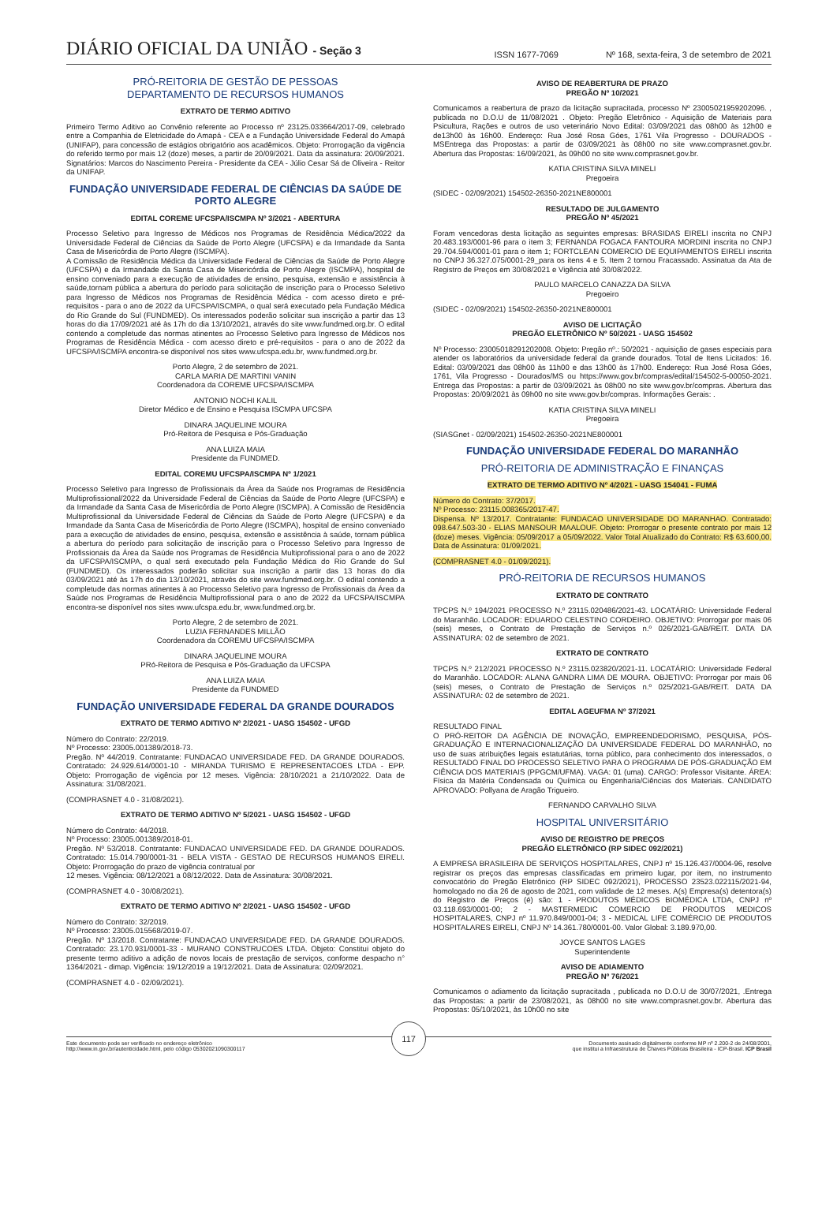DIÁRIO OFICIAL DA UNIÃO - Seção 3
ISSN 1677-7069 Nº 168, sexta-feira, 3 de setembro de 2021
PRÓ-REITORIA DE GESTÃO DE PESSOAS
DEPARTAMENTO DE RECURSOS HUMANOS
EXTRATO DE TERMO ADITIVO
Primeiro Termo Aditivo ao Convênio referente ao Processo nº 23125.033664/2017-09, celebrado entre a Companhia de Eletricidade do Amapá - CEA e a Fundação Universidade Federal do Amapá (UNIFAP), para concessão de estágios obrigatório aos acadêmicos. Objeto: Prorrogação da vigência do referido termo por mais 12 (doze) meses, a partir de 20/09/2021. Data da assinatura: 20/09/2021. Signatários: Marcos do Nascimento Pereira - Presidente da CEA - Júlio Cesar Sá de Oliveira - Reitor da UNIFAP.
FUNDAÇÃO UNIVERSIDADE FEDERAL DE CIÊNCIAS DA SAÚDE DE PORTO ALEGRE
EDITAL COREME UFCSPA/ISCMPA Nº 3/2021 - ABERTURA
Processo Seletivo para Ingresso de Médicos nos Programas de Residência Médica/2022 da Universidade Federal de Ciências da Saúde de Porto Alegre (UFCSPA) e da Irmandade da Santa Casa de Misericórdia de Porto Alegre (ISCMPA).
A Comissão de Residência Médica da Universidade Federal de Ciências da Saúde de Porto Alegre (UFCSPA) e da Irmandade da Santa Casa de Misericórdia de Porto Alegre (ISCMPA), hospital de ensino conveniado para a execução de atividades de ensino, pesquisa, extensão e assistência à saúde,tornam pública a abertura do período para solicitação de inscrição para o Processo Seletivo para Ingresso de Médicos nos Programas de Residência Médica - com acesso direto e pré-requisitos - para o ano de 2022 da UFCSPA/ISCMPA, o qual será executado pela Fundação Médica do Rio Grande do Sul (FUNDMED). Os interessados poderão solicitar sua inscrição a partir das 13 horas do dia 17/09/2021 até às 17h do dia 13/10/2021, através do site www.fundmed.org.br. O edital contendo a completude das normas atinentes ao Processo Seletivo para Ingresso de Médicos nos Programas de Residência Médica - com acesso direto e pré-requisitos - para o ano de 2022 da UFCSPA/ISCMPA encontra-se disponível nos sites www.ufcspa.edu.br, www.fundmed.org.br.
Porto Alegre, 2 de setembro de 2021.
CARLA MARIA DE MARTINI VANIN
Coordenadora da COREME UFCSPA/ISCMPA
ANTONIO NOCHI KALIL
Diretor Médico e de Ensino e Pesquisa ISCMPA UFCSPA
DINARA JAQUELINE MOURA
Pró-Reitora de Pesquisa e Pós-Graduação
ANA LUIZA MAIA
Presidente da FUNDMED.
EDITAL COREMU UFCSPA/ISCMPA Nº 1/2021
Processo Seletivo para Ingresso de Profissionais da Área da Saúde nos Programas de Residência Multiprofissional/2022 da Universidade Federal de Ciências da Saúde de Porto Alegre (UFCSPA) e da Irmandade da Santa Casa de Misericórdia de Porto Alegre (ISCMPA). A Comissão de Residência Multiprofissional da Universidade Federal de Ciências da Saúde de Porto Alegre (UFCSPA) e da Irmandade da Santa Casa de Misericórdia de Porto Alegre (ISCMPA), hospital de ensino conveniado para a execução de atividades de ensino, pesquisa, extensão e assistência à saúde, tornam pública a abertura do período para solicitação de inscrição para o Processo Seletivo para Ingresso de Profissionais da Área da Saúde nos Programas de Residência Multiprofissional para o ano de 2022 da UFCSPA/ISCMPA, o qual será executado pela Fundação Médica do Rio Grande do Sul (FUNDMED). Os interessados poderão solicitar sua inscrição a partir das 13 horas do dia 03/09/2021 até às 17h do dia 13/10/2021, através do site www.fundmed.org.br. O edital contendo a completude das normas atinentes à ao Processo Seletivo para Ingresso de Profissionais da Área da Saúde nos Programas de Residência Multiprofissional para o ano de 2022 da UFCSPA/ISCMPA encontra-se disponível nos sites www.ufcspa.edu.br, www.fundmed.org.br.
Porto Alegre, 2 de setembro de 2021.
LUZIA FERNANDES MILLÃO
Coordenadora da COREMU UFCSPA/ISCMPA
DINARA JAQUELINE MOURA
PRó-Reitora de Pesquisa e Pós-Graduação da UFCSPA
ANA LUIZA MAIA
Presidente da FUNDMED
FUNDAÇÃO UNIVERSIDADE FEDERAL DA GRANDE DOURADOS
EXTRATO DE TERMO ADITIVO Nº 2/2021 - UASG 154502 - UFGD
Número do Contrato: 22/2019.
Nº Processo: 23005.001389/2018-73.
Pregão. Nº 44/2019. Contratante: FUNDACAO UNIVERSIDADE FED. DA GRANDE DOURADOS. Contratado: 24.929.614/0001-10 - MIRANDA TURISMO E REPRESENTACOES LTDA - EPP. Objeto: Prorrogação de vigência por 12 meses. Vigência: 28/10/2021 a 21/10/2022. Data de Assinatura: 31/08/2021.
(COMPRASNET 4.0 - 31/08/2021).
EXTRATO DE TERMO ADITIVO Nº 5/2021 - UASG 154502 - UFGD
Número do Contrato: 44/2018.
Nº Processo: 23005.001389/2018-01.
Pregão. Nº 53/2018. Contratante: FUNDACAO UNIVERSIDADE FED. DA GRANDE DOURADOS. Contratado: 15.014.790/0001-31 - BELA VISTA - GESTAO DE RECURSOS HUMANOS EIRELI. Objeto: Prorrogação do prazo de vigência contratual por
12 meses. Vigência: 08/12/2021 a 08/12/2022. Data de Assinatura: 30/08/2021.
(COMPRASNET 4.0 - 30/08/2021).
EXTRATO DE TERMO ADITIVO Nº 2/2021 - UASG 154502 - UFGD
Número do Contrato: 32/2019.
Nº Processo: 23005.015568/2019-07.
Pregão. Nº 13/2018. Contratante: FUNDACAO UNIVERSIDADE FED. DA GRANDE DOURADOS. Contratado: 23.170.931/0001-33 - MURANO CONSTRUCOES LTDA. Objeto: Constitui objeto do presente termo aditivo a adição de novos locais de prestação de serviços, conforme despacho n° 1364/2021 - dimap. Vigência: 19/12/2019 a 19/12/2021. Data de Assinatura: 02/09/2021.
(COMPRASNET 4.0 - 02/09/2021).
AVISO DE REABERTURA DE PRAZO
PREGÃO Nº 10/2021
Comunicamos a reabertura de prazo da licitação supracitada, processo Nº 23005021959202096. , publicada no D.O.U de 11/08/2021 . Objeto: Pregão Eletrônico - Aquisição de Materiais para Psicultura, Rações e outros de uso veterinário Novo Edital: 03/09/2021 das 08h00 às 12h00 e de13h00 às 16h00. Endereço: Rua José Rosa Góes, 1761 Vila Progresso - DOURADOS - MSEntrega das Propostas: a partir de 03/09/2021 às 08h00 no site www.comprasnet.gov.br. Abertura das Propostas: 16/09/2021, às 09h00 no site www.comprasnet.gov.br.
KATIA CRISTINA SILVA MINELI
Pregoeira
(SIDEC - 02/09/2021) 154502-26350-2021NE800001
RESULTADO DE JULGAMENTO
PREGÃO Nº 45/2021
Foram vencedoras desta licitação as seguintes empresas: BRASIDAS EIRELI inscrita no CNPJ 20.483.193/0001-96 para o item 3; FERNANDA FOGACA FANTOURA MORDINI inscrita no CNPJ 29.704.594/0001-01 para o item 1; FORTCLEAN COMERCIO DE EQUIPAMENTOS EIRELI inscrita no CNPJ 36.327.075/0001-29_para os itens 4 e 5. Item 2 tornou Fracassado. Assinatua da Ata de Registro de Preços em 30/08/2021 e Vigência até 30/08/2022.
PAULO MARCELO CANAZZA DA SILVA
Pregoeiro
(SIDEC - 02/09/2021) 154502-26350-2021NE800001
AVISO DE LICITAÇÃO
PREGÃO ELETRÔNICO Nº 50/2021 - UASG 154502
Nº Processo: 23005018291202008. Objeto: Pregão nº.: 50/2021 - aquisição de gases especiais para atender os laboratórios da universidade federal da grande dourados. Total de Itens Licitados: 16. Edital: 03/09/2021 das 08h00 às 11h00 e das 13h00 às 17h00. Endereço: Rua José Rosa Góes, 1761, Vila Progresso - Dourados/MS ou https://www.gov.br/compras/edital/154502-5-00050-2021. Entrega das Propostas: a partir de 03/09/2021 às 08h00 no site www.gov.br/compras. Abertura das Propostas: 20/09/2021 às 09h00 no site www.gov.br/compras. Informações Gerais: .
KATIA CRISTINA SILVA MINELI
Pregoeira
(SIASGnet - 02/09/2021) 154502-26350-2021NE800001
FUNDAÇÃO UNIVERSIDADE FEDERAL DO MARANHÃO
PRÓ-REITORIA DE ADMINISTRAÇÃO E FINANÇAS
EXTRATO DE TERMO ADITIVO Nº 4/2021 - UASG 154041 - FUMA
Número do Contrato: 37/2017.
Nº Processo: 23115.008365/2017-47.
Dispensa. Nº 13/2017. Contratante: FUNDACAO UNIVERSIDADE DO MARANHAO. Contratado: 098.647.503-30 - ELIAS MANSOUR MAALOUF. Objeto: Prorrogar o presente contrato por mais 12 (doze) meses. Vigência: 05/09/2017 a 05/09/2022. Valor Total Atualizado do Contrato: R$ 63.600,00. Data de Assinatura: 01/09/2021.
(COMPRASNET 4.0 - 01/09/2021).
PRÓ-REITORIA DE RECURSOS HUMANOS
EXTRATO DE CONTRATO
TPCPS N.º 194/2021 PROCESSO N.º 23115.020486/2021-43. LOCATÁRIO: Universidade Federal do Maranhão. LOCADOR: EDUARDO CELESTINO CORDEIRO. OBJETIVO: Prorrogar por mais 06 (seis) meses, o Contrato de Prestação de Serviços n.º 026/2021-GAB/REIT. DATA DA ASSINATURA: 02 de setembro de 2021.
EXTRATO DE CONTRATO
TPCPS N.º 212/2021 PROCESSO N.º 23115.023820/2021-11. LOCATÁRIO: Universidade Federal do Maranhão. LOCADOR: ALANA GANDRA LIMA DE MOURA. OBJETIVO: Prorrogar por mais 06 (seis) meses, o Contrato de Prestação de Serviços n.º 025/2021-GAB/REIT. DATA DA ASSINATURA: 02 de setembro de 2021.
EDITAL AGEUFMA Nº 37/2021
RESULTADO FINAL
O PRÓ-REITOR DA AGÊNCIA DE INOVAÇÃO, EMPREENDEDORISMO, PESQUISA, PÓS-GRADUAÇÃO E INTERNACIONALIZAÇÃO DA UNIVERSIDADE FEDERAL DO MARANHÃO, no uso de suas atribuições legais estatutárias, torna público, para conhecimento dos interessados, o RESULTADO FINAL DO PROCESSO SELETIVO PARA O PROGRAMA DE PÓS-GRADUAÇÃO EM CIÊNCIA DOS MATERIAIS (PPGCM/UFMA). VAGA: 01 (uma). CARGO: Professor Visitante. ÁREA: Física da Matéria Condensada ou Química ou Engenharia/Ciências dos Materiais. CANDIDATO APROVADO: Pollyana de Aragão Trigueiro.
FERNANDO CARVALHO SILVA
HOSPITAL UNIVERSITÁRIO
AVISO DE REGISTRO DE PREÇOS
PREGÃO ELETRÔNICO (RP SIDEC 092/2021)
A EMPRESA BRASILEIRA DE SERVIÇOS HOSPITALARES, CNPJ nº 15.126.437/0004-96, resolve registrar os preços das empresas classificadas em primeiro lugar, por item, no instrumento convocatório do Pregão Eletrônico (RP SIDEC 092/2021), PROCESSO 23523.022115/2021-94, homologado no dia 26 de agosto de 2021, com validade de 12 meses. A(s) Empresa(s) detentora(s) do Registro de Preços (é) são: 1 - PRODUTOS MÉDICOS BIOMÉDICA LTDA, CNPJ nº 03.118.693/0001-00; 2 - MASTERMEDIC COMERCIO DE PRODUTOS MEDICOS HOSPITALARES, CNPJ nº 11.970.849/0001-04; 3 - MEDICAL LIFE COMÉRCIO DE PRODUTOS HOSPITALARES EIRELI, CNPJ Nº 14.361.780/0001-00. Valor Global: 3.189.970,00.
JOYCE SANTOS LAGES
Superintendente
AVISO DE ADIAMENTO
PREGÃO Nº 76/2021
Comunicamos o adiamento da licitação supracitada , publicada no D.O.U de 30/07/2021, .Entrega das Propostas: a partir de 23/08/2021, às 08h00 no site www.comprasnet.gov.br. Abertura das Propostas: 05/10/2021, às 10h00 no site
Este documento pode ser verificado no endereço eletrônico
http://www.in.gov.br/autenticidade.html, pelo código 05302021090300117
117
Documento assinado digitalmente conforme MP nº 2.200-2 de 24/08/2001,
que institui a Infraestrutura de Chaves Públicas Brasileira - ICP-Brasil. ICP Brasil